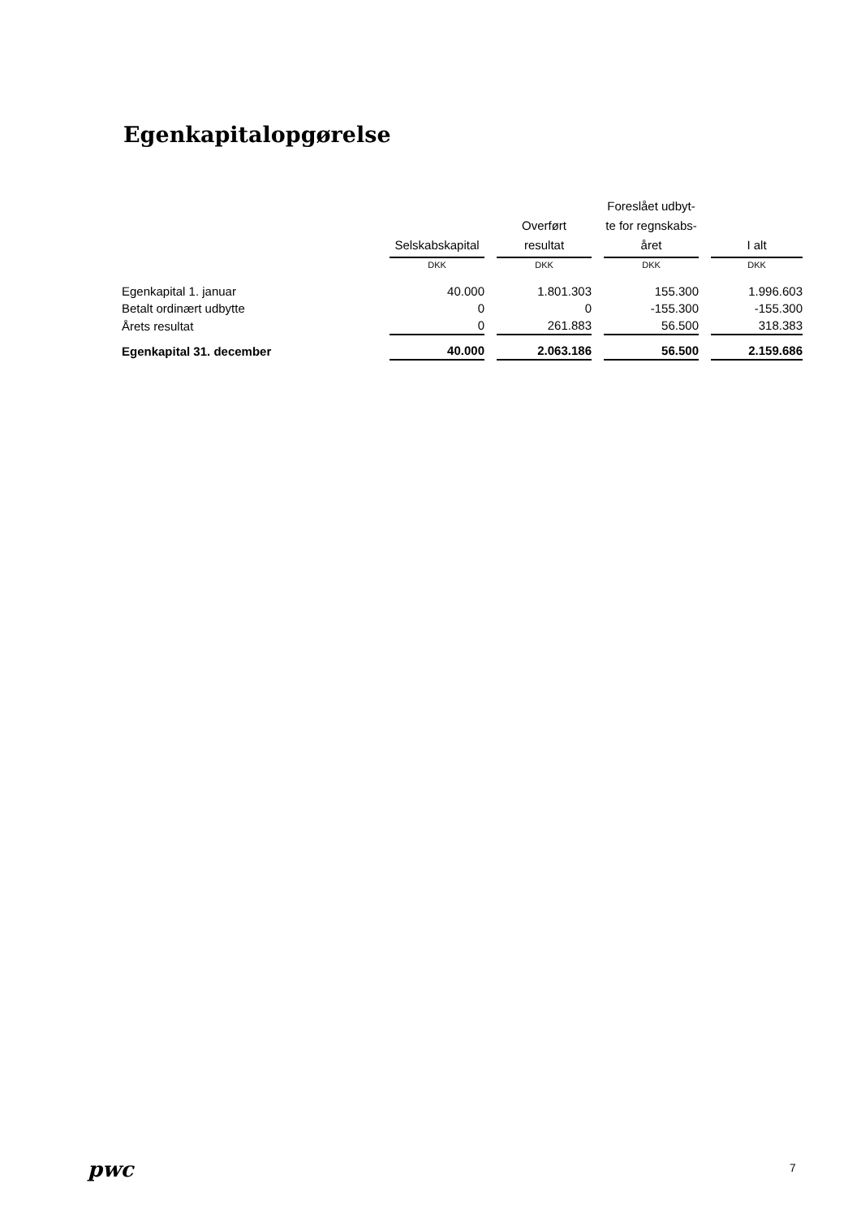Egenkapitalopgørelse
| | Selskabskapital | Overført resultat | Foreslået udbyt- te for regnskabs- året | I alt |
| --- | --- | --- | --- | --- |
| | DKK | DKK | DKK | DKK |
| Egenkapital 1. januar | 40.000 | 1.801.303 | 155.300 | 1.996.603 |
| Betalt ordinært udbytte | 0 | 0 | -155.300 | -155.300 |
| Årets resultat | 0 | 261.883 | 56.500 | 318.383 |
| Egenkapital 31. december | 40.000 | 2.063.186 | 56.500 | 2.159.686 |
pwc 7